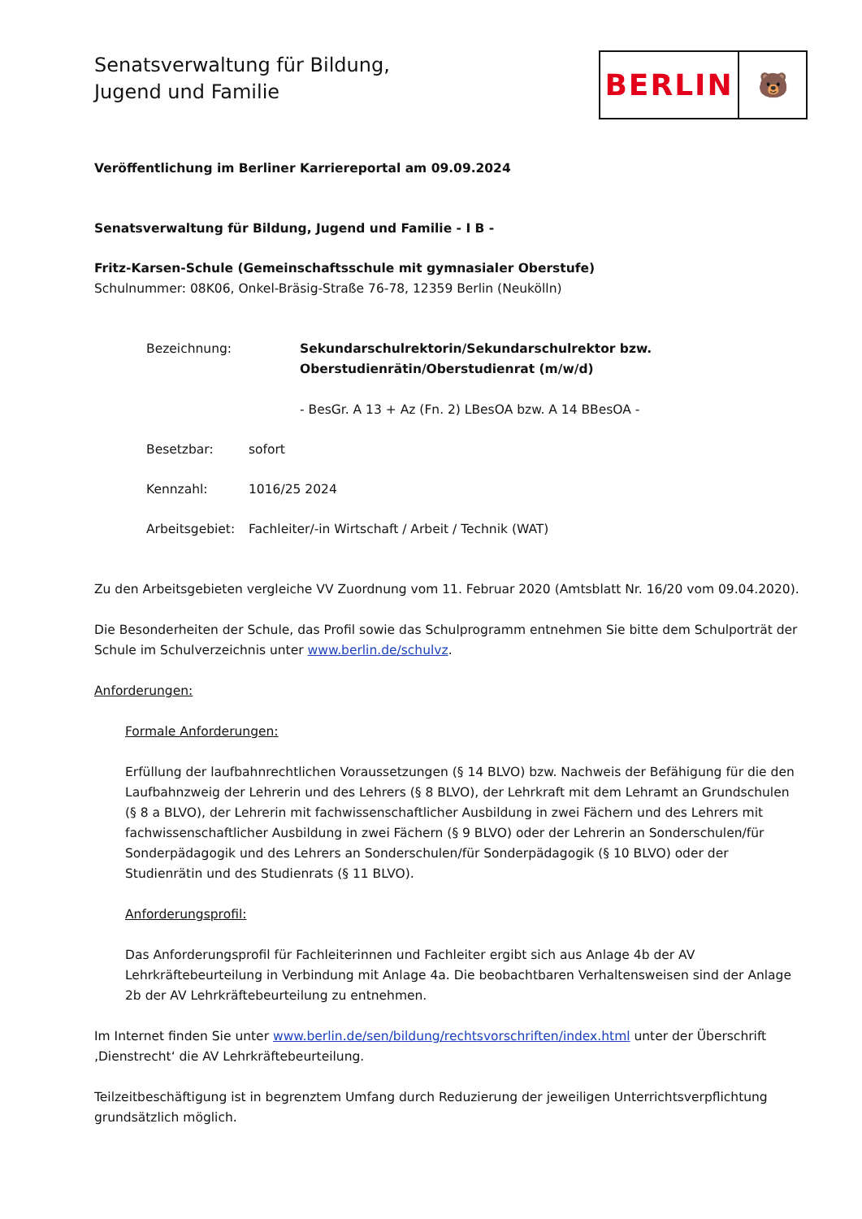Senatsverwaltung für Bildung,
Jugend und Familie
BERLIN
🐻
Veröffentlichung im Berliner Karriereportal am 09.09.2024
Senatsverwaltung für Bildung, Jugend und Familie - I B -
Fritz-Karsen-Schule (Gemeinschaftsschule mit gymnasialer Oberstufe)
Schulnummer: 08K06, Onkel-Bräsig-Straße 76-78, 12359 Berlin (Neukölln)
Bezeichnung: Sekundarschulrektorin/Sekundarschulrektor bzw.
Oberstudienrätin/Oberstudienrat (m/w/d)
- BesGr. A 13 + Az (Fn. 2) LBesOA bzw. A 14 BBesOA -
Besetzbar: sofort
Kennzahl: 1016/25 2024
Arbeitsgebiet:
Fachleiter/-in Wirtschaft / Arbeit / Technik (WAT)
Zu den Arbeitsgebieten vergleiche VV Zuordnung vom 11. Februar 2020 (Amtsblatt Nr. 16/20 vom 09.04.2020).
Die Besonderheiten der Schule, das Profil sowie das Schulprogramm entnehmen Sie bitte dem Schulporträt der Schule im Schulverzeichnis unter www.berlin.de/schulvz.
Anforderungen:
Formale Anforderungen:
Erfüllung der laufbahnrechtlichen Voraussetzungen (§ 14 BLVO) bzw. Nachweis der Befähigung für die den Laufbahnzweig der Lehrerin und des Lehrers (§ 8 BLVO), der Lehrkraft mit dem Lehramt an Grundschulen (§ 8 a BLVO), der Lehrerin mit fachwissenschaftlicher Ausbildung in zwei Fächern und des Lehrers mit fachwissenschaftlicher Ausbildung in zwei Fächern (§ 9 BLVO) oder der Lehrerin an Sonderschulen/für Sonderpädagogik und des Lehrers an Sonderschulen/für Sonderpädagogik (§ 10 BLVO) oder der Studienrätin und des Studienrats (§ 11 BLVO).
Anforderungsprofil:
Das Anforderungsprofil für Fachleiterinnen und Fachleiter ergibt sich aus Anlage 4b der AV Lehrkräftebeurteilung in Verbindung mit Anlage 4a. Die beobachtbaren Verhaltensweisen sind der Anlage 2b der AV Lehrkräftebeurteilung zu entnehmen.
Im Internet finden Sie unter www.berlin.de/sen/bildung/rechtsvorschriften/index.html unter der Überschrift ‚Dienstrecht‘ die AV Lehrkräftebeurteilung.
Teilzeitbeschäftigung ist in begrenztem Umfang durch Reduzierung der jeweiligen Unterrichtsverpflichtung grundsätzlich möglich.